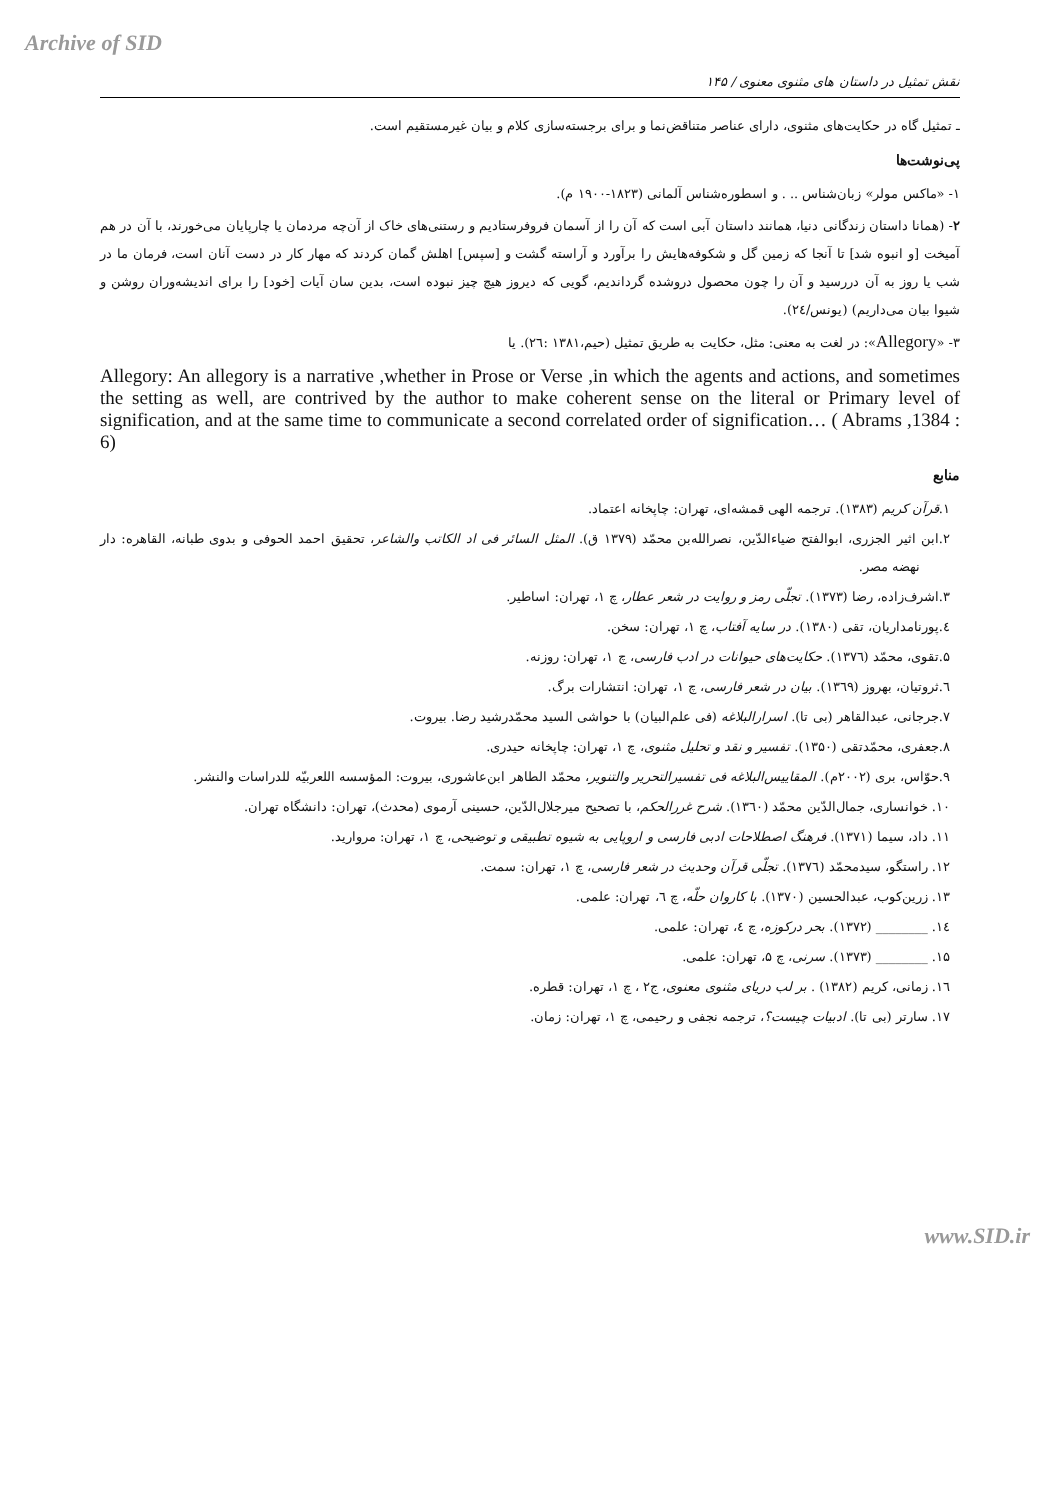Archive of SID
نقش تمثیل در داستان های مثنوی معنوی / ۱۴۵
ـ تمثیل گاه در حکایت‌های مثنوی، دارای عناصر متناقض‌نما و برای برجسته‌سازی کلام و بیان غیرمستقیم است.
پی‌نوشت‌ها
۱- «ماکس مولر» زبان‌شناس .. . و اسطوره‌شناس آلمانی (۱۸۲۳-۱۹۰۰ م).
۲- (همانا داستان زندگانی دنیا، همانند داستان آبی است که آن را از آسمان فروفرستادیم و رستنی‌های خاک از آن‌چه مردمان یا چارپایان می‌خورند، با آن در هم آمیخت [و انبوه شد] تا آنجا که زمین گل و شکوفه‌هایش را برآورد و آراسته گشت و [سپس] اهلش گمان کردند که مهار کار در دست آنان است، فرمان ما در شب یا روز به آن دررسید و آن را چون محصول دروشده گرداندیم، گویی که دیروز هیچ چیز نبوده است، بدین سان آیات [خود] را برای اندیشه‌وران روشن و شیوا بیان می‌داریم) (یونس/۲٤).
۳- «Allegory»: در لغت به معنی: مثل، حکایت به طریق تمثیل (حیم،۱۳۸۱ :۲٦). یا
Allegory: An allegory is a narrative ,whether in Prose or Verse ,in which the agents and actions, and sometimes the setting as well, are contrived by the author to make coherent sense on the literal or Primary level of signification, and at the same time to communicate a second correlated order of signification… ( Abrams ,1384 : 6)
منابع
۱.قرآن کریم (۱۳۸۳). ترجمه الهی قمشه‌ای، تهران: چاپخانه اعتماد.
۲.ابن اثیر الجزری، ابوالفتح ضیاءالدّین، نصرالله‌بن محمّد (۱۳۷۹ ق). المثل السائر فی اد الکاتب والشاعر، تحقیق احمد الحوفی و بدوی طبانه، القاهره: دار نهضه مصر.
۳.اشرف‌زاده، رضا (۱۳۷۳). تجلّی رمز و روایت در شعر عطار، چ ۱، تهران: اساطیر.
٤.پورنامداریان، تقی (۱۳۸۰). در سایه آفتاب، چ ۱، تهران: سخن.
۵.تقوی، محمّد (۱۳۷٦). حکایت‌های حیوانات در ادب فارسی، چ ۱، تهران: روزنه.
٦.ثروتیان، بهروز (۱۳٦۹). بیان در شعر فارسی، چ ۱، تهران: انتشارات برگ.
۷.جرجانی، عبدالقاهر (بی تا). اسرارالبلاغه (فی علم‌البیان) با حواشی السید محمّدرشید رضا. بیروت.
۸.جعفری، محمّدتقی (۱۳۵۰). تفسیر و نقد و تحلیل مثنوی، چ ۱، تهران: چاپخانه حیدری.
۹.حوّاس، بری (۲۰۰۲م). المقاییس‌البلاغه فی تفسیرالتحریر والتنویر، محمّد الطاهر ابن‌عاشوری، بیروت: المؤسسه اللعربیّه للدراسات والنشر.
۱۰. خوانساری، جمال‌الدّین محمّد (۱۳٦۰). شرح غررالحکم، با تصحیح میرجلال‌الدّین، حسینی آرموی (محدث)، تهران: دانشگاه تهران.
۱۱. داد، سیما (۱۳۷۱). فرهنگ اصطلاحات ادبی فارسی و اروپایی به شیوه تطبیقی و توضیحی، چ ۱، تهران: مروارید.
۱۲. راستگو، سیدمحمّد (۱۳۷٦). تجلّی قرآن وحدیث در شعر فارسی، چ ۱، تهران: سمت.
۱۳. زرین‌کوب، عبدالحسین (۱۳۷۰). با کاروان حلّه، چ ٦، تهران: علمی.
۱٤. ________ (۱۳۷۲). بحر درکوزه، چ ٤، تهران: علمی.
۱۵. ________ (۱۳۷۳). سرنی، چ ۵، تهران: علمی.
۱٦. زمانی، کریم (۱۳۸۲) . بر لب دریای مثنوی معنوی، ج۲ ، چ ۱، تهران: قطره.
۱۷. سارتر (بی تا). ادبیات چیست؟، ترجمه نجفی و رحیمی، چ ۱، تهران: زمان.
www.SID.ir